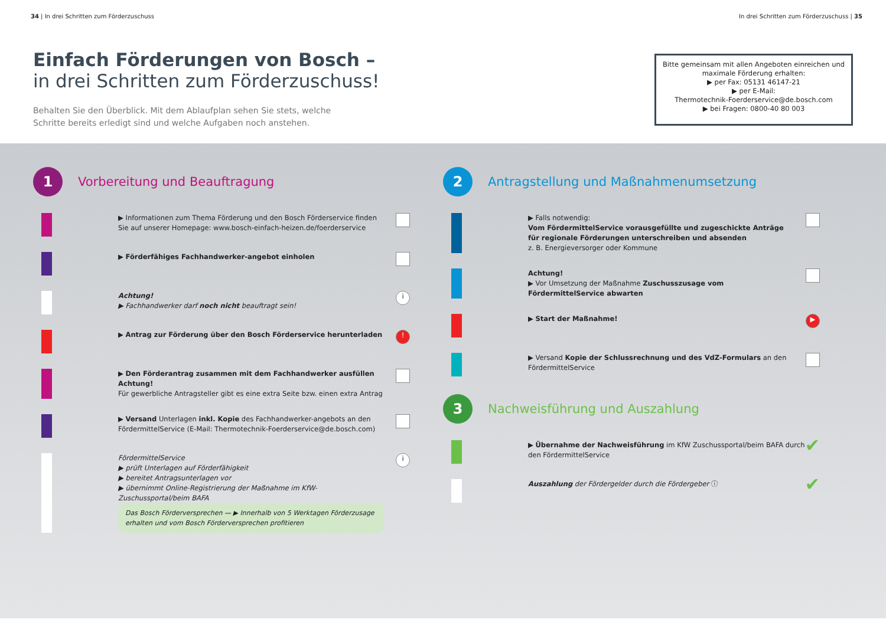34 | In drei Schritten zum Förderzuschuss
In drei Schritten zum Förderzuschuss | 35
Einfach Förderungen von Bosch –
in drei Schritten zum Förderzuschuss!
Behalten Sie den Überblick. Mit dem Ablaufplan sehen Sie stets, welche Schritte bereits erledigt sind und welche Aufgaben noch anstehen.
Bitte gemeinsam mit allen Angeboten einreichen und maximale Förderung erhalten:
▶ per Fax: 05131 46147-21
▶ per E-Mail:
Thermotechnik-Foerderservice@de.bosch.com
▶ bei Fragen: 0800-40 80 003
1
Vorbereitung und Beauftragung
▶ Informationen zum Thema Förderung und den Bosch Förderservice finden Sie auf unserer Homepage: www.bosch-einfach-heizen.de/foerderservice
▶ Förderfähiges Fachhandwerker-angebot einholen
Achtung!
▶ Fachhandwerker darf noch nicht beauftragt sein!
i
▶ Antrag zur Förderung über den Bosch Förderservice herunterladen
!
▶ Den Förderantrag zusammen mit dem Fachhandwerker ausfüllen
Achtung!
Für gewerbliche Antragsteller gibt es eine extra Seite bzw. einen extra Antrag
▶ Versand Unterlagen inkl. Kopie des Fachhandwerker-angebots an den FördermittelService (E-Mail: Thermotechnik-Foerderservice@de.bosch.com)
FördermittelService
▶ prüft Unterlagen auf Förderfähigkeit
▶ bereitet Antragsunterlagen vor
▶ übernimmt Online-Registrierung der Maßnahme im KfW-Zuschussportal/beim BAFA
Das Bosch Förderversprechen — ▶ Innerhalb von 5 Werktagen Förderzusage erhalten und vom Bosch Förderversprechen profitieren
i
2
Antragstellung und Maßnahmenumsetzung
▶ Falls notwendig:
Vom FördermittelService vorausgefüllte und zugeschickte Anträge für regionale Förderungen unterschreiben und absenden
z. B. Energieversorger oder Kommune
Achtung!
▶ Vor Umsetzung der Maßnahme Zuschusszusage vom FördermittelService abwarten
▶ Start der Maßnahme!
▶
▶ Versand Kopie der Schlussrechnung und des VdZ-Formulars an den FördermittelService
3
Nachweisführung und Auszahlung
▶ Übernahme der Nachweisführung im KfW Zuschussportal/beim BAFA durch den FördermittelService
✔
Auszahlung der Fördergelder durch die Fördergeber ⓘ
✔